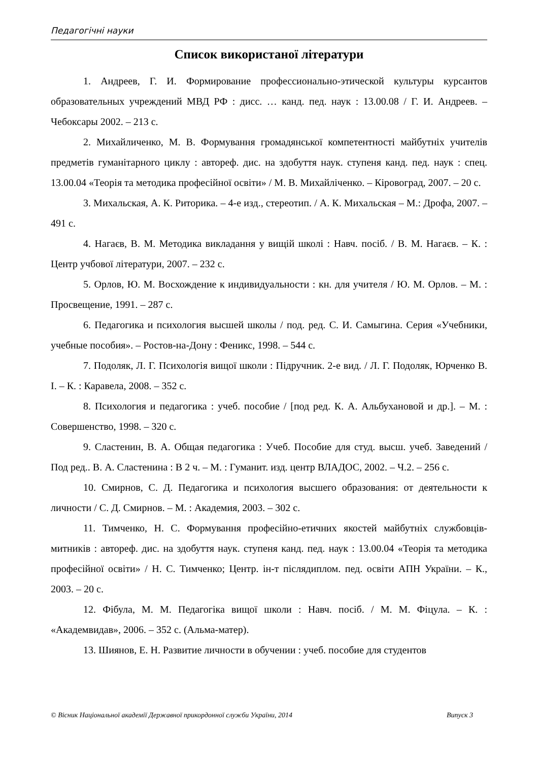Педагогічні науки
Список використаної літератури
1. Андреев, Г. И. Формирование профессионально-этической культуры курсантов образовательных учреждений МВД РФ : дисс. … канд. пед. наук : 13.00.08 / Г. И. Андреев. – Чебоксары 2002. – 213 с.
2. Михайличенко, М. В. Формування громадянської компетентності майбутніх учителів предметів гуманітарного циклу : автореф. дис. на здобуття наук. ступеня канд. пед. наук : спец. 13.00.04 «Теорія та методика професійної освіти» / М. В. Михайліченко. – Кіровоград, 2007. – 20 с.
3. Михальская, А. К. Риторика. – 4-е изд., стереотип. / А. К. Михальская – М.: Дрофа, 2007. – 491 с.
4. Нагаєв, В. М. Методика викладання у вищій школі : Навч. посіб. / В. М. Нагаєв. – К. : Центр учбової літератури, 2007. – 232 с.
5. Орлов, Ю. М. Восхождение к индивидуальности : кн. для учителя / Ю. М. Орлов. – М. : Просвещение, 1991. – 287 с.
6. Педагогика и психология высшей школы / под. ред. С. И. Самыгина. Серия «Учебники, учебные пособия». – Ростов-на-Дону : Феникс, 1998. – 544 с.
7. Подоляк, Л. Г. Психологія вищої школи : Підручник. 2-е вид. / Л. Г. Подоляк, Юрченко В. І. – К. : Каравела, 2008. – 352 с.
8. Психология и педагогика : учеб. пособие / [под ред. К. А. Альбухановой и др.]. – М. : Совершенство, 1998. – 320 с.
9. Сластенин, В. А. Общая педагогика : Учеб. Пособие для студ. высш. учеб. Заведений / Под ред.. В. А. Сластенина : В 2 ч. – М. : Гуманит. изд. центр ВЛАДОС, 2002. – Ч.2. – 256 с.
10. Смирнов, С. Д. Педагогика и психология высшего образования: от деятельности к личности / С. Д. Смирнов. – М. : Академия, 2003. – 302 с.
11. Тимченко, Н. С. Формування професійно-етичних якостей майбутніх службовців-митників : автореф. дис. на здобуття наук. ступеня канд. пед. наук : 13.00.04 «Теорія та методика професійної освіти» / Н. С. Тимченко; Центр. ін-т післядиплом. пед. освіти АПН України. – К., 2003. – 20 с.
12. Фібула, М. М. Педагогіка вищої школи : Навч. посіб. / М. М. Фіцула. – К. : «Академвидав», 2006. – 352 с. (Альма-матер).
13. Шиянов, Е. Н. Развитие личности в обучении : учеб. пособие для студентов
© Вісник Національної академії Державної прикордонної служби України, 2014 Випуск 3